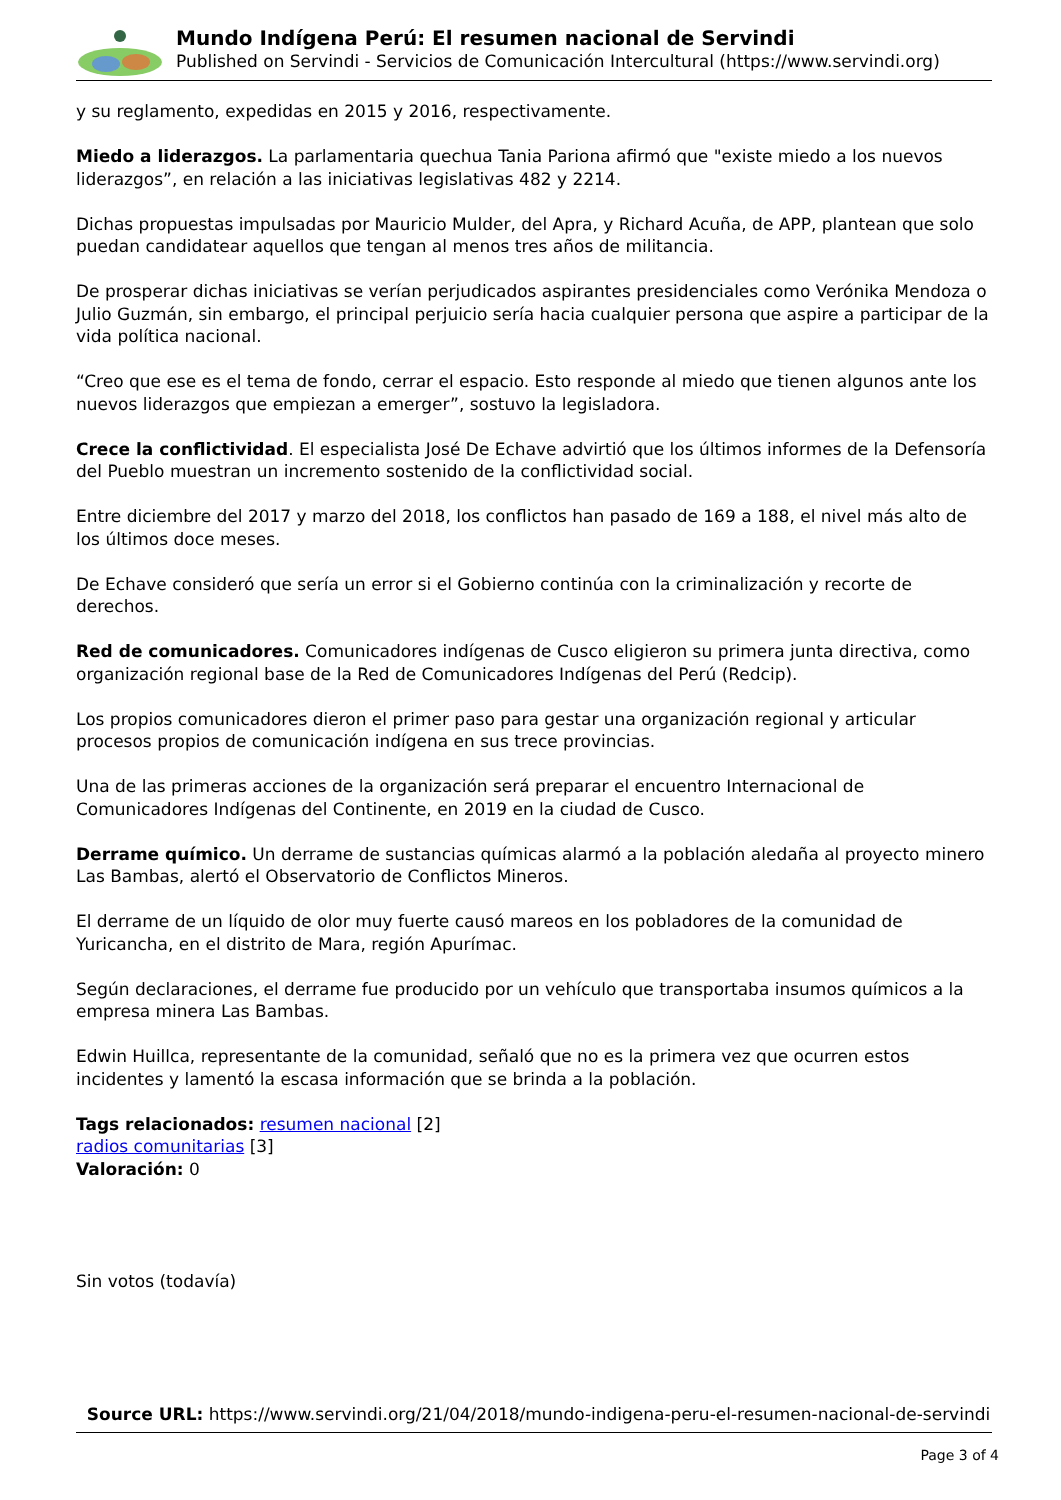Mundo Indígena Perú: El resumen nacional de Servindi
Published on Servindi - Servicios de Comunicación Intercultural (https://www.servindi.org)
y su reglamento, expedidas en 2015 y 2016, respectivamente.
Miedo a liderazgos. La parlamentaria quechua Tania Pariona afirmó que "existe miedo a los nuevos liderazgos”, en relación a las iniciativas legislativas 482 y 2214.
Dichas propuestas impulsadas por Mauricio Mulder, del Apra, y Richard Acuña, de APP, plantean que solo puedan candidatear aquellos que tengan al menos tres años de militancia.
De prosperar dichas iniciativas se verían perjudicados aspirantes presidenciales como Verónika Mendoza o Julio Guzmán, sin embargo, el principal perjuicio sería hacia cualquier persona que aspire a participar de la vida política nacional.
“Creo que ese es el tema de fondo, cerrar el espacio. Esto responde al miedo que tienen algunos ante los nuevos liderazgos que empiezan a emerger”, sostuvo la legisladora.
Crece la conflictividad. El especialista José De Echave advirtió que los últimos informes de la Defensoría del Pueblo muestran un incremento sostenido de la conflictividad social.
Entre diciembre del 2017 y marzo del 2018, los conflictos han pasado de 169 a 188, el nivel más alto de los últimos doce meses.
De Echave consideró que sería un error si el Gobierno continúa con la criminalización y recorte de derechos.
Red de comunicadores. Comunicadores indígenas de Cusco eligieron su primera junta directiva, como organización regional base de la Red de Comunicadores Indígenas del Perú (Redcip).
Los propios comunicadores dieron el primer paso para gestar una organización regional y articular procesos propios de comunicación indígena en sus trece provincias.
Una de las primeras acciones de la organización será preparar el encuentro Internacional de Comunicadores Indígenas del Continente, en 2019 en la ciudad de Cusco.
Derrame químico. Un derrame de sustancias químicas alarmó a la población aledaña al proyecto minero Las Bambas, alertó el Observatorio de Conflictos Mineros.
El derrame de un líquido de olor muy fuerte causó mareos en los pobladores de la comunidad de Yuricancha, en el distrito de Mara, región Apurímac.
Según declaraciones, el derrame fue producido por un vehículo que transportaba insumos químicos a la empresa minera Las Bambas.
Edwin Huillca, representante de la comunidad, señaló que no es la primera vez que ocurren estos incidentes y lamentó la escasa información que se brinda a la población.
Tags relacionados: resumen nacional [2]
radios comunitarias [3]
Valoración: 0
Sin votos (todavía)
Source URL: https://www.servindi.org/21/04/2018/mundo-indigena-peru-el-resumen-nacional-de-servindi
Page 3 of 4